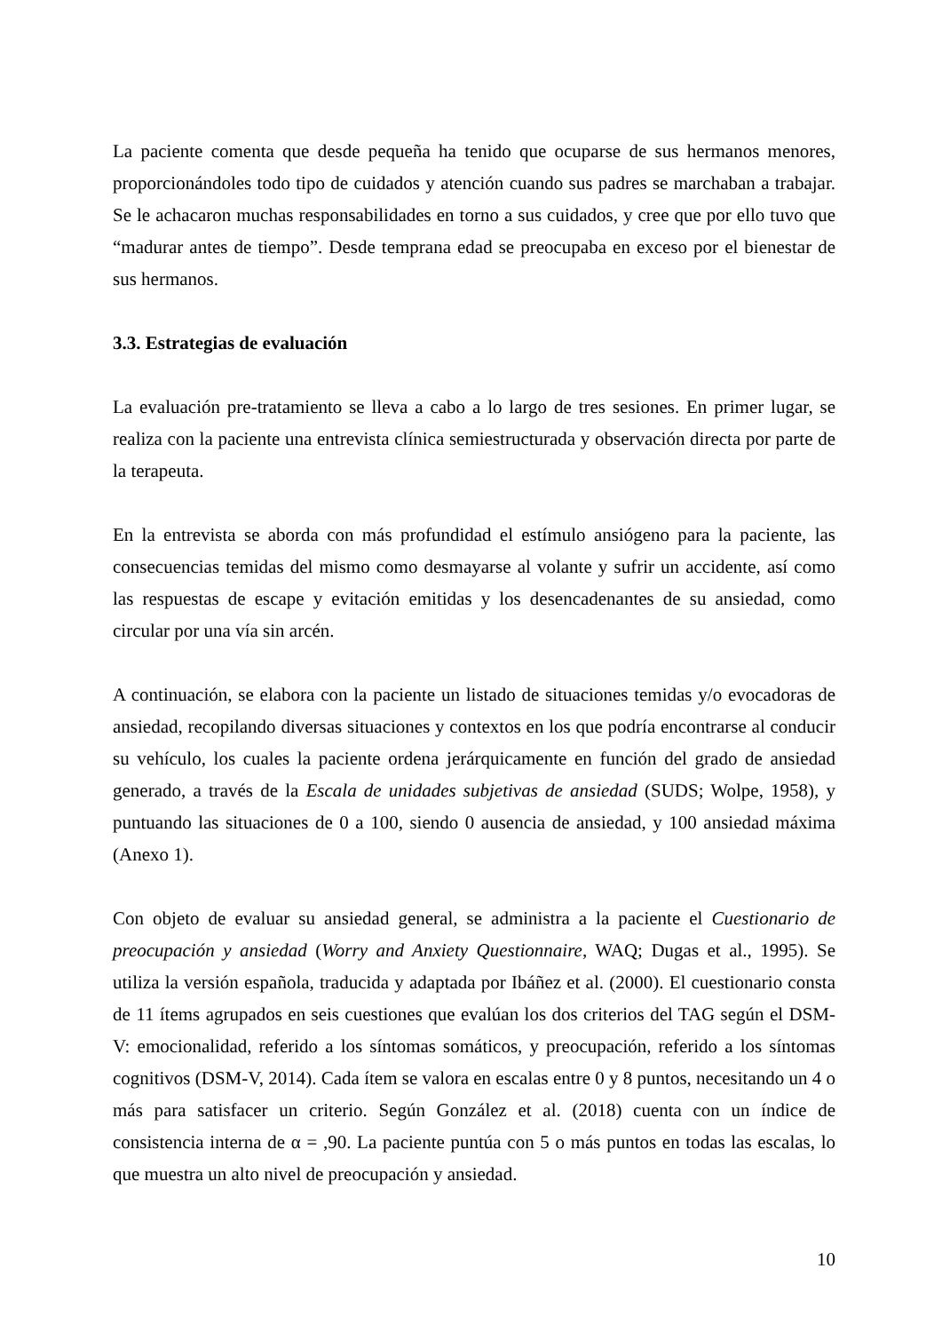La paciente comenta que desde pequeña ha tenido que ocuparse de sus hermanos menores, proporcionándoles todo tipo de cuidados y atención cuando sus padres se marchaban a trabajar. Se le achacaron muchas responsabilidades en torno a sus cuidados, y cree que por ello tuvo que “madurar antes de tiempo”. Desde temprana edad se preocupaba en exceso por el bienestar de sus hermanos.
3.3. Estrategias de evaluación
La evaluación pre-tratamiento se lleva a cabo a lo largo de tres sesiones. En primer lugar, se realiza con la paciente una entrevista clínica semiestructurada y observación directa por parte de la terapeuta.
En la entrevista se aborda con más profundidad el estímulo ansiógeno para la paciente, las consecuencias temidas del mismo como desmayarse al volante y sufrir un accidente, así como las respuestas de escape y evitación emitidas y los desencadenantes de su ansiedad, como circular por una vía sin arcén.
A continuación, se elabora con la paciente un listado de situaciones temidas y/o evocadoras de ansiedad, recopilando diversas situaciones y contextos en los que podría encontrarse al conducir su vehículo, los cuales la paciente ordena jerárquicamente en función del grado de ansiedad generado, a través de la Escala de unidades subjetivas de ansiedad (SUDS; Wolpe, 1958), y puntuando las situaciones de 0 a 100, siendo 0 ausencia de ansiedad, y 100 ansiedad máxima (Anexo 1).
Con objeto de evaluar su ansiedad general, se administra a la paciente el Cuestionario de preocupación y ansiedad (Worry and Anxiety Questionnaire, WAQ; Dugas et al., 1995). Se utiliza la versión española, traducida y adaptada por Ibáñez et al. (2000). El cuestionario consta de 11 ítems agrupados en seis cuestiones que evalúan los dos criterios del TAG según el DSM-V: emocionalidad, referido a los síntomas somáticos, y preocupación, referido a los síntomas cognitivos (DSM-V, 2014). Cada ítem se valora en escalas entre 0 y 8 puntos, necesitando un 4 o más para satisfacer un criterio. Según González et al. (2018) cuenta con un índice de consistencia interna de α = ,90. La paciente puntúa con 5 o más puntos en todas las escalas, lo que muestra un alto nivel de preocupación y ansiedad.
10